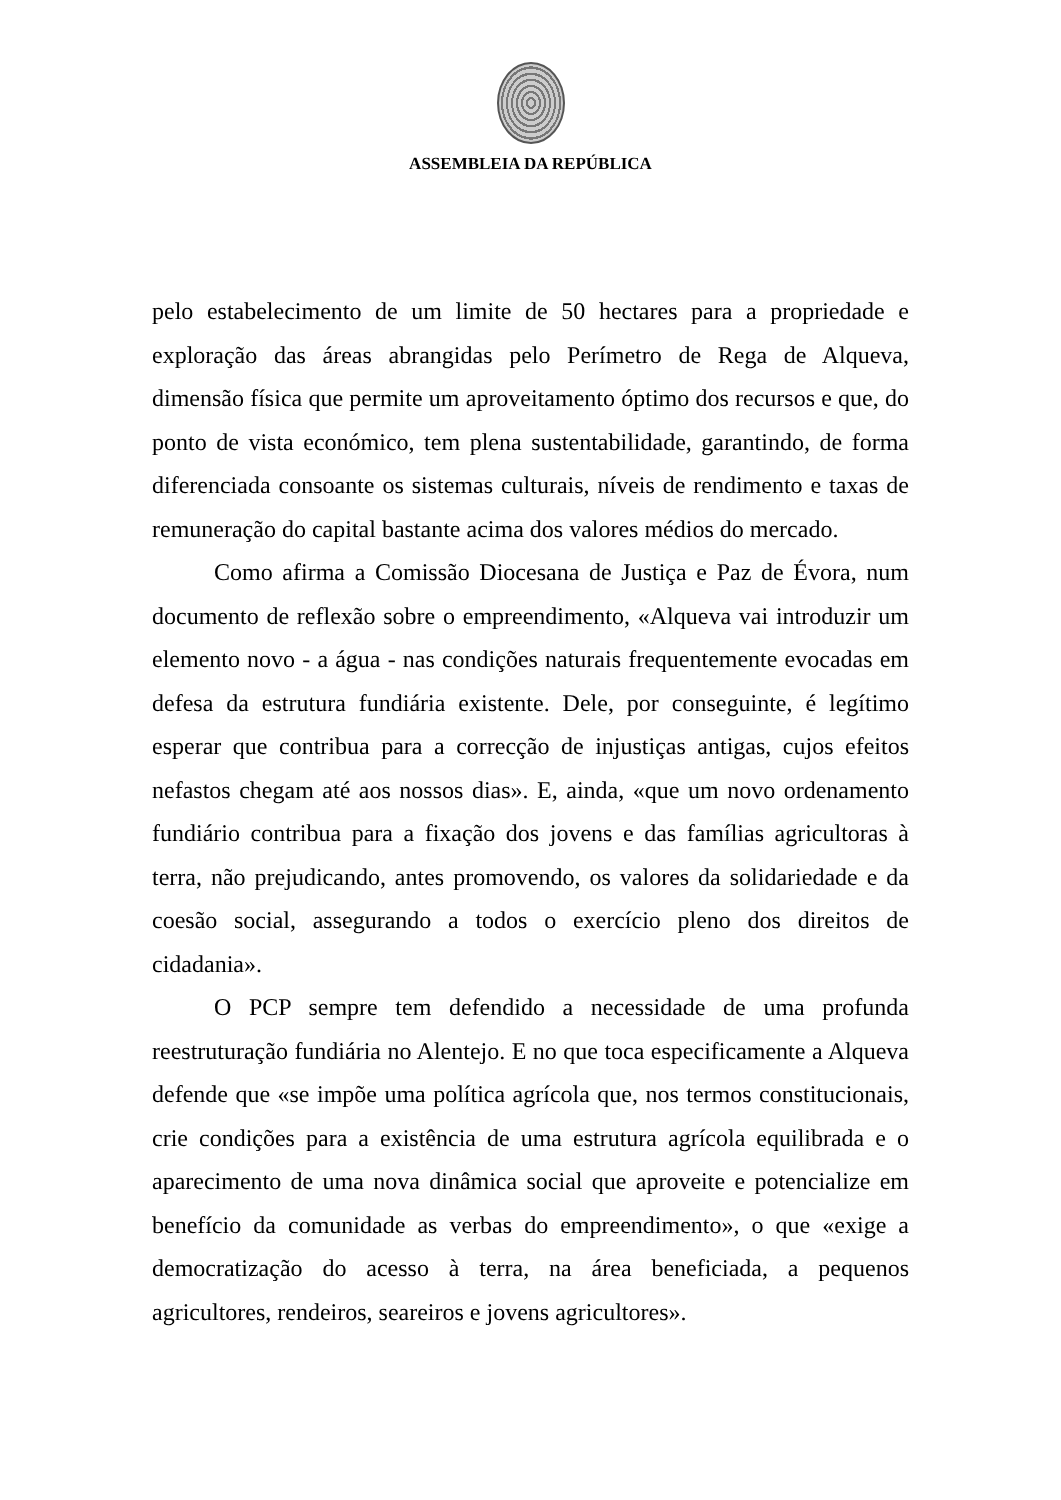ASSEMBLEIA DA REPÚBLICA
pelo estabelecimento de um limite de 50 hectares para a propriedade e exploração das áreas abrangidas pelo Perímetro de Rega de Alqueva, dimensão física que permite um aproveitamento óptimo dos recursos e que, do ponto de vista económico, tem plena sustentabilidade, garantindo, de forma diferenciada consoante os sistemas culturais, níveis de rendimento e taxas de remuneração do capital bastante acima dos valores médios do mercado.
Como afirma a Comissão Diocesana de Justiça e Paz de Évora, num documento de reflexão sobre o empreendimento, «Alqueva vai introduzir um elemento novo - a água - nas condições naturais frequentemente evocadas em defesa da estrutura fundiária existente. Dele, por conseguinte, é legítimo esperar que contribua para a correcção de injustiças antigas, cujos efeitos nefastos chegam até aos nossos dias». E, ainda, «que um novo ordenamento fundiário contribua para a fixação dos jovens e das famílias agricultoras à terra, não prejudicando, antes promovendo, os valores da solidariedade e da coesão social, assegurando a todos o exercício pleno dos direitos de cidadania».
O PCP sempre tem defendido a necessidade de uma profunda reestruturação fundiária no Alentejo. E no que toca especificamente a Alqueva defende que «se impõe uma política agrícola que, nos termos constitucionais, crie condições para a existência de uma estrutura agrícola equilibrada e o aparecimento de uma nova dinâmica social que aproveite e potencialize em benefício da comunidade as verbas do empreendimento», o que «exige a democratização do acesso à terra, na área beneficiada, a pequenos agricultores, rendeiros, seareiros e jovens agricultores».